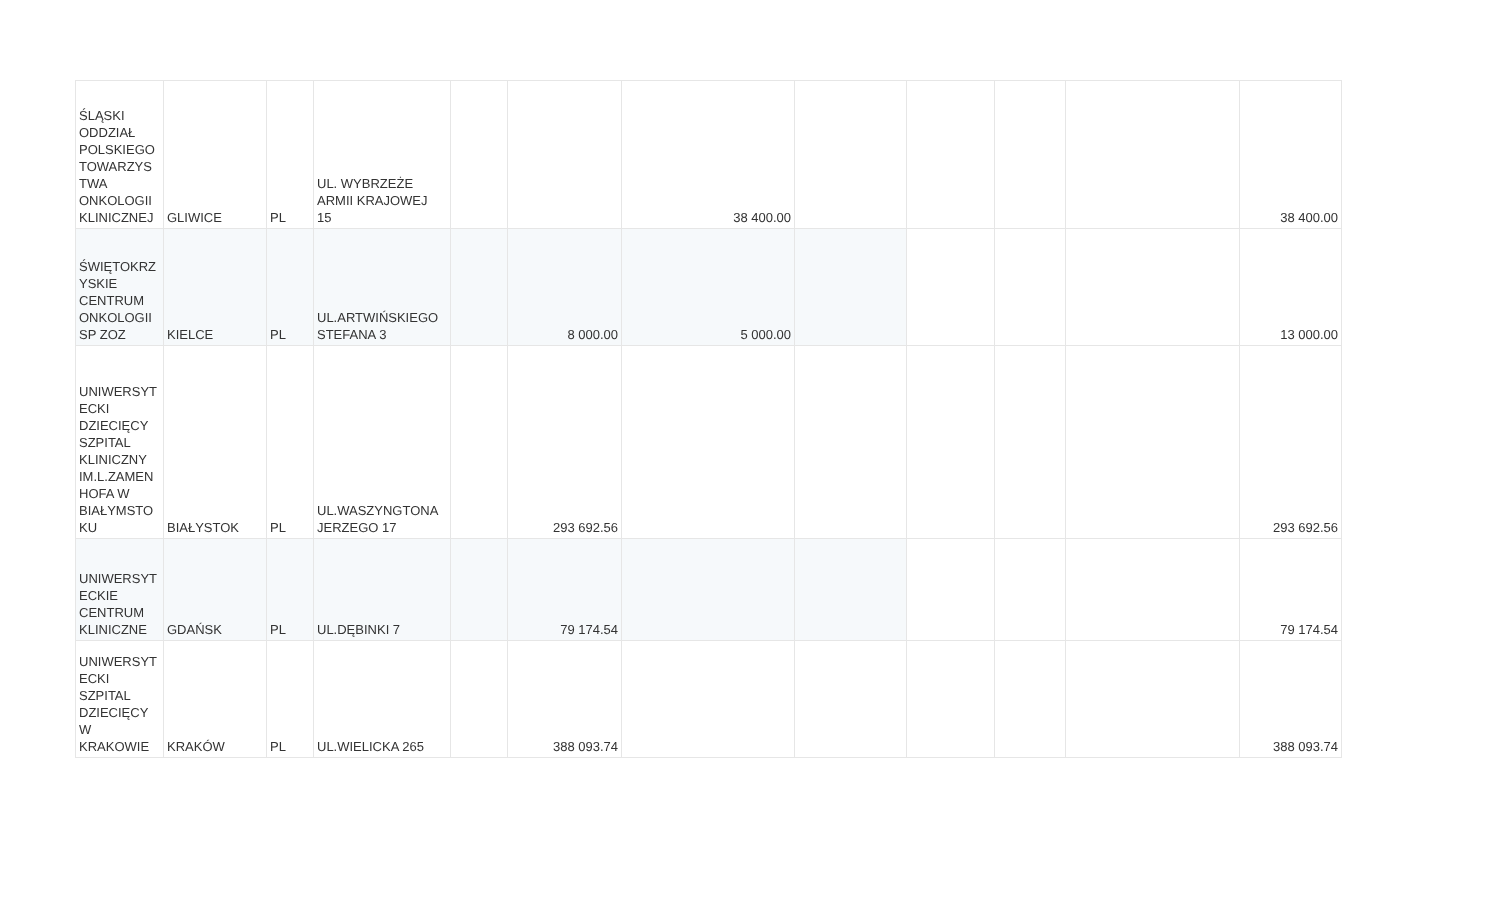| ŚLĄSKI ODDZIAŁ POLSKIEGO TOWARZYS TWA ONKOLOGII KLINICZNEJ | GLIWICE | PL | UL. WYBRZEŻE ARMII KRAJOWEJ 15 | | | 38 400.00 | | | | | 38 400.00 |
| ŚWIĘTOKRZ YSKIE CENTRUM ONKOLOGII SP ZOZ | KIELCE | PL | UL.ARTWIŃSKIEGO STEFANA 3 | | 8 000.00 | 5 000.00 | | | | | 13 000.00 |
| UNIWERSYT ECKI DZIECIĘCY SZPITAL KLINICZNY IM.L.ZAMEN HOFA W BIAŁYMSTO KU | BIAŁYSTOK | PL | UL.WASZYNGTONA JERZEGO 17 | | 293 692.56 | | | | | | 293 692.56 |
| UNIWERSYT ECKIE CENTRUM KLINICZNE | GDAŃSK | PL | UL.DĘBINKI 7 | | 79 174.54 | | | | | | 79 174.54 |
| UNIWERSYT ECKI SZPITAL DZIECIĘCY W KRAKOWIE | KRAKÓW | PL | UL.WIELICKA 265 | | 388 093.74 | | | | | | 388 093.74 |